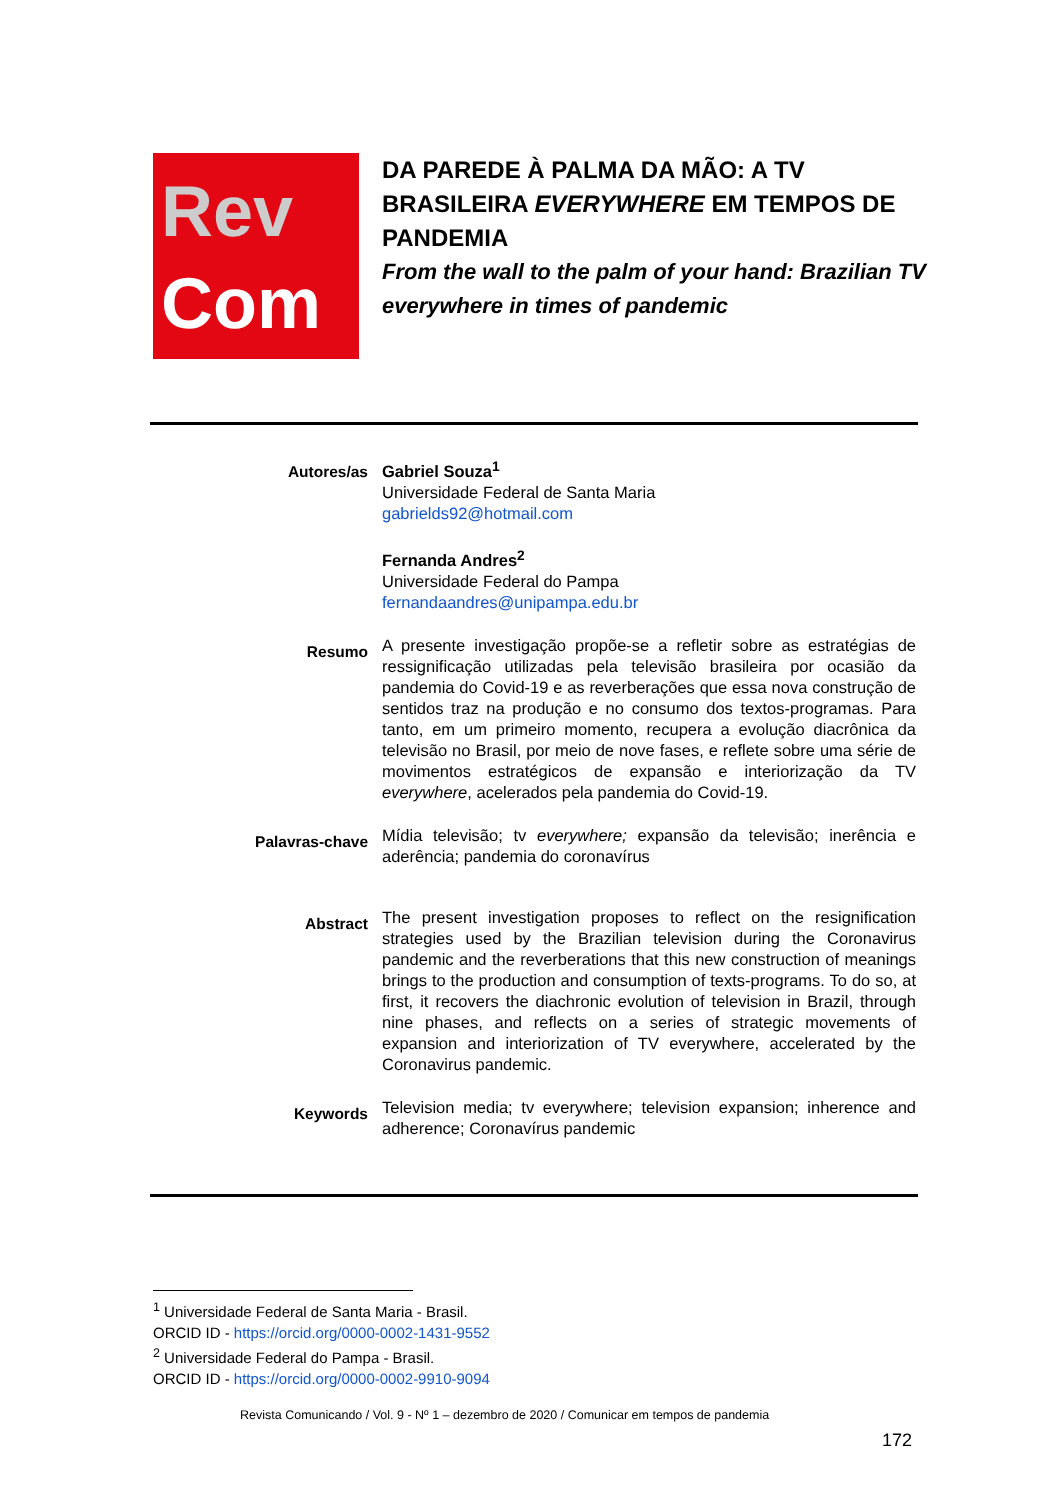Rev
Com
DA PAREDE À PALMA DA MÃO: A TV BRASILEIRA EVERYWHERE EM TEMPOS DE PANDEMIA
From the wall to the palm of your hand: Brazilian TV everywhere in times of pandemic
Autores/as
Gabriel Souza<sup>1</sup>
Universidade Federal de Santa Maria
gabrields92@hotmail.com
Fernanda Andres<sup>2</sup>
Universidade Federal do Pampa
fernandaandres@unipampa.edu.br
Resumo
A presente investigação propõe-se a refletir sobre as estratégias de ressignificação utilizadas pela televisão brasileira por ocasião da pandemia do Covid-19 e as reverberações que essa nova construção de sentidos traz na produção e no consumo dos textos-programas. Para tanto, em um primeiro momento, recupera a evolução diacrônica da televisão no Brasil, por meio de nove fases, e reflete sobre uma série de movimentos estratégicos de expansão e interiorização da TV everywhere, acelerados pela pandemia do Covid-19.
Palavras-chave
Mídia televisão; tv everywhere; expansão da televisão; inerência e aderência; pandemia do coronavírus
Abstract
The present investigation proposes to reflect on the resignification strategies used by the Brazilian television during the Coronavirus pandemic and the reverberations that this new construction of meanings brings to the production and consumption of texts-programs. To do so, at first, it recovers the diachronic evolution of television in Brazil, through nine phases, and reflects on a series of strategic movements of expansion and interiorization of TV everywhere, accelerated by the Coronavirus pandemic.
Keywords
Television media; tv everywhere; television expansion; inherence and adherence; Coronavírus pandemic
<sup>1</sup> Universidade Federal de Santa Maria - Brasil.
ORCID ID - https://orcid.org/0000-0002-1431-9552
<sup>2</sup> Universidade Federal do Pampa - Brasil.
ORCID ID - https://orcid.org/0000-0002-9910-9094
Revista Comunicando / Vol. 9 - Nº 1 – dezembro de 2020 / Comunicar em tempos de pandemia
172